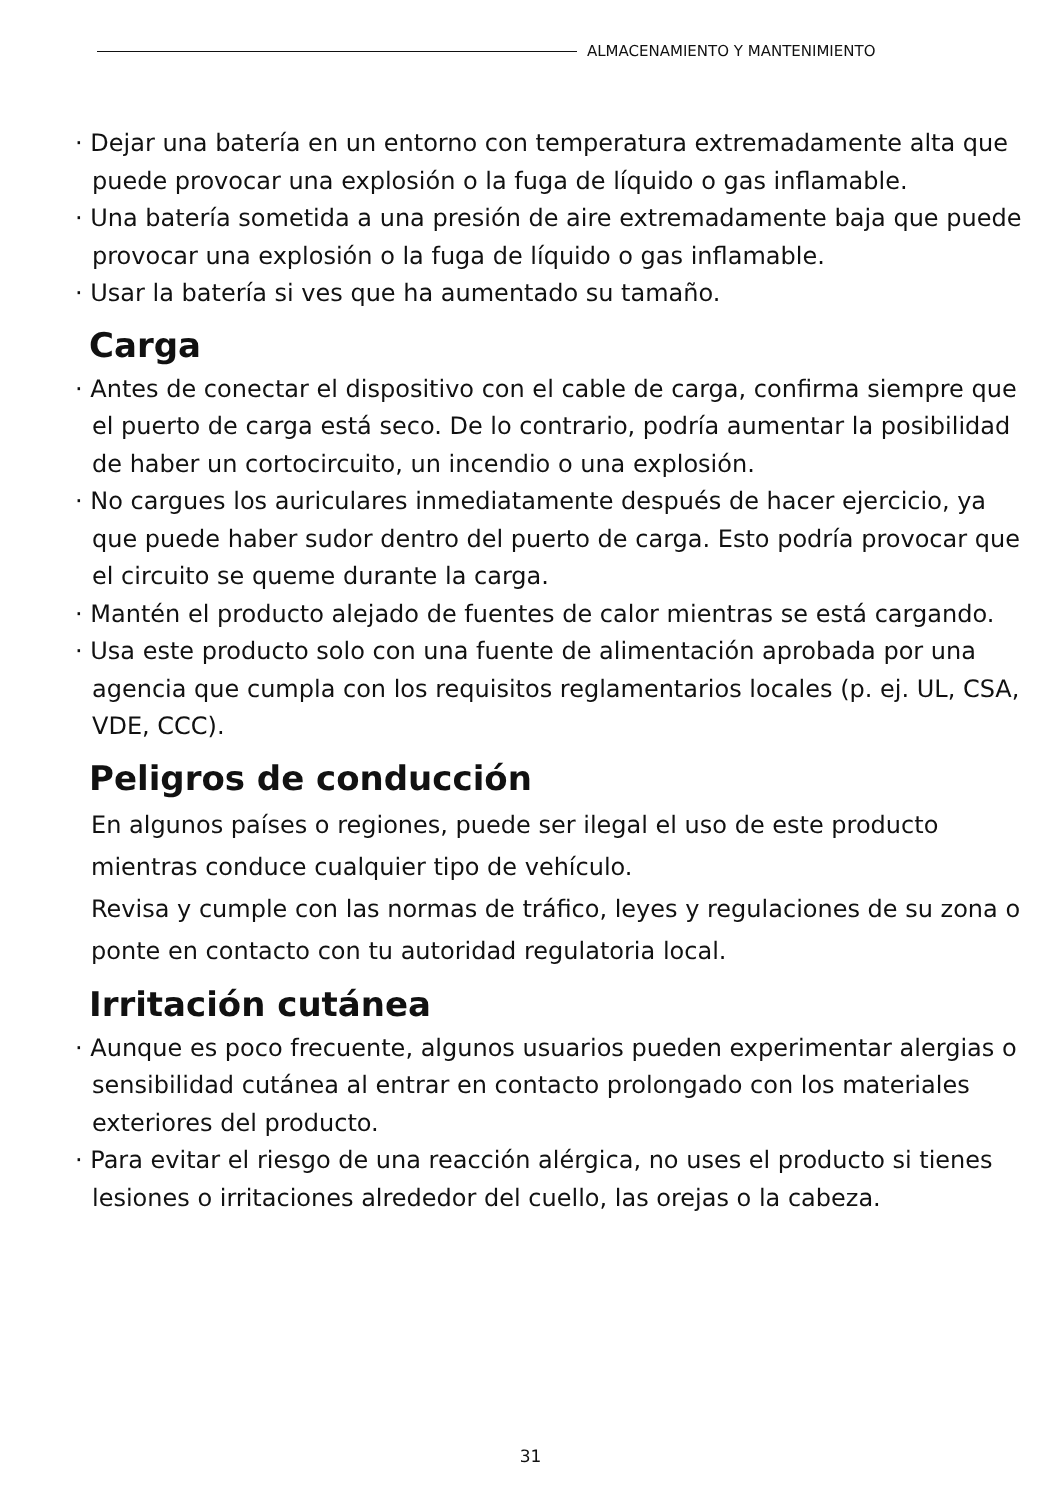ALMACENAMIENTO Y MANTENIMIENTO
· Dejar una batería en un entorno con temperatura extremadamente alta que puede provocar una explosión o la fuga de líquido o gas inflamable.
· Una batería sometida a una presión de aire extremadamente baja que puede provocar una explosión o la fuga de líquido o gas inflamable.
· Usar la batería si ves que ha aumentado su tamaño.
Carga
· Antes de conectar el dispositivo con el cable de carga, confirma siempre que el puerto de carga está seco. De lo contrario, podría aumentar la posibilidad de haber un cortocircuito, un incendio o una explosión.
· No cargues los auriculares inmediatamente después de hacer ejercicio, ya que puede haber sudor dentro del puerto de carga. Esto podría provocar que el circuito se queme durante la carga.
· Mantén el producto alejado de fuentes de calor mientras se está cargando.
· Usa este producto solo con una fuente de alimentación aprobada por una agencia que cumpla con los requisitos reglamentarios locales (p. ej. UL, CSA, VDE, CCC).
Peligros de conducción
En algunos países o regiones, puede ser ilegal el uso de este producto mientras conduce cualquier tipo de vehículo.
Revisa y cumple con las normas de tráfico, leyes y regulaciones de su zona o ponte en contacto con tu autoridad regulatoria local.
Irritación cutánea
· Aunque es poco frecuente, algunos usuarios pueden experimentar alergias o sensibilidad cutánea al entrar en contacto prolongado con los materiales exteriores del producto.
· Para evitar el riesgo de una reacción alérgica, no uses el producto si tienes lesiones o irritaciones alrededor del cuello, las orejas o la cabeza.
31